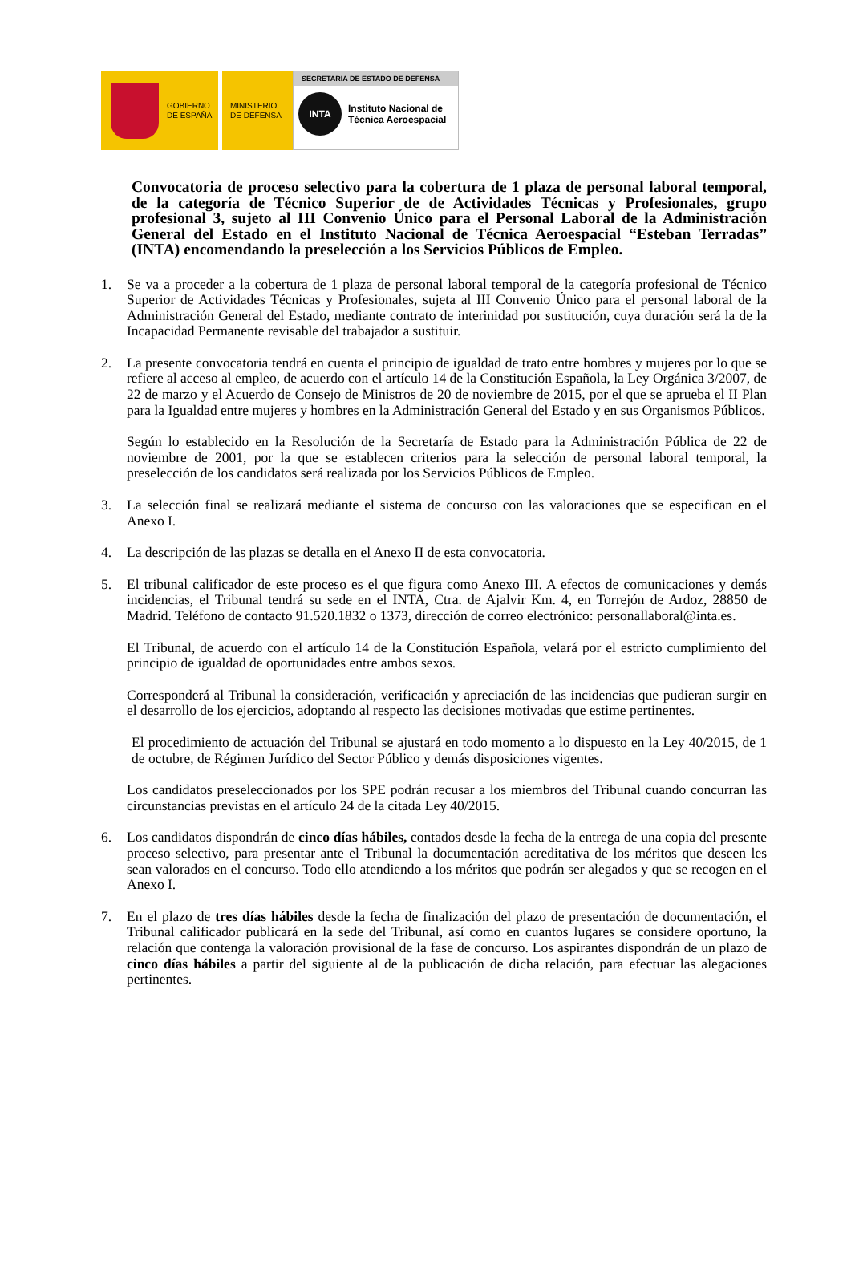GOBIERNO
DE ESPAÑA
MINISTERIO
DE DEFENSA
SECRETARIA DE ESTADO DE DEFENSA
INTA
Instituto Nacional de
Técnica Aeroespacial
Convocatoria de proceso selectivo para la cobertura de 1 plaza de personal laboral temporal, de la categoría de Técnico Superior de de Actividades Técnicas y Profesionales, grupo profesional 3, sujeto al III Convenio Único para el Personal Laboral de la Administración General del Estado en el Instituto Nacional de Técnica Aeroespacial “Esteban Terradas” (INTA) encomendando la preselección a los Servicios Públicos de Empleo.
1. Se va a proceder a la cobertura de 1 plaza de personal laboral temporal de la categoría profesional de Técnico Superior de Actividades Técnicas y Profesionales, sujeta al III Convenio Único para el personal laboral de la Administración General del Estado, mediante contrato de interinidad por sustitución, cuya duración será la de la Incapacidad Permanente revisable del trabajador a sustituir.
2. La presente convocatoria tendrá en cuenta el principio de igualdad de trato entre hombres y mujeres por lo que se refiere al acceso al empleo, de acuerdo con el artículo 14 de la Constitución Española, la Ley Orgánica 3/2007, de 22 de marzo y el Acuerdo de Consejo de Ministros de 20 de noviembre de 2015, por el que se aprueba el II Plan para la Igualdad entre mujeres y hombres en la Administración General del Estado y en sus Organismos Públicos.
Según lo establecido en la Resolución de la Secretaría de Estado para la Administración Pública de 22 de noviembre de 2001, por la que se establecen criterios para la selección de personal laboral temporal, la preselección de los candidatos será realizada por los Servicios Públicos de Empleo.
3. La selección final se realizará mediante el sistema de concurso con las valoraciones que se especifican en el Anexo I.
4. La descripción de las plazas se detalla en el Anexo II de esta convocatoria.
5. El tribunal calificador de este proceso es el que figura como Anexo III. A efectos de comunicaciones y demás incidencias, el Tribunal tendrá su sede en el INTA, Ctra. de Ajalvir Km. 4, en Torrejón de Ardoz, 28850 de Madrid. Teléfono de contacto 91.520.1832 o 1373, dirección de correo electrónico: personallaboral@inta.es.
El Tribunal, de acuerdo con el artículo 14 de la Constitución Española, velará por el estricto cumplimiento del principio de igualdad de oportunidades entre ambos sexos.
Corresponderá al Tribunal la consideración, verificación y apreciación de las incidencias que pudieran surgir en el desarrollo de los ejercicios, adoptando al respecto las decisiones motivadas que estime pertinentes.
El procedimiento de actuación del Tribunal se ajustará en todo momento a lo dispuesto en la Ley 40/2015, de 1 de octubre, de Régimen Jurídico del Sector Público y demás disposiciones vigentes.
Los candidatos preseleccionados por los SPE podrán recusar a los miembros del Tribunal cuando concurran las circunstancias previstas en el artículo 24 de la citada Ley 40/2015.
6. Los candidatos dispondrán de cinco días hábiles, contados desde la fecha de la entrega de una copia del presente proceso selectivo, para presentar ante el Tribunal la documentación acreditativa de los méritos que deseen les sean valorados en el concurso. Todo ello atendiendo a los méritos que podrán ser alegados y que se recogen en el Anexo I.
7. En el plazo de tres días hábiles desde la fecha de finalización del plazo de presentación de documentación, el Tribunal calificador publicará en la sede del Tribunal, así como en cuantos lugares se considere oportuno, la relación que contenga la valoración provisional de la fase de concurso. Los aspirantes dispondrán de un plazo de cinco días hábiles a partir del siguiente al de la publicación de dicha relación, para efectuar las alegaciones pertinentes.